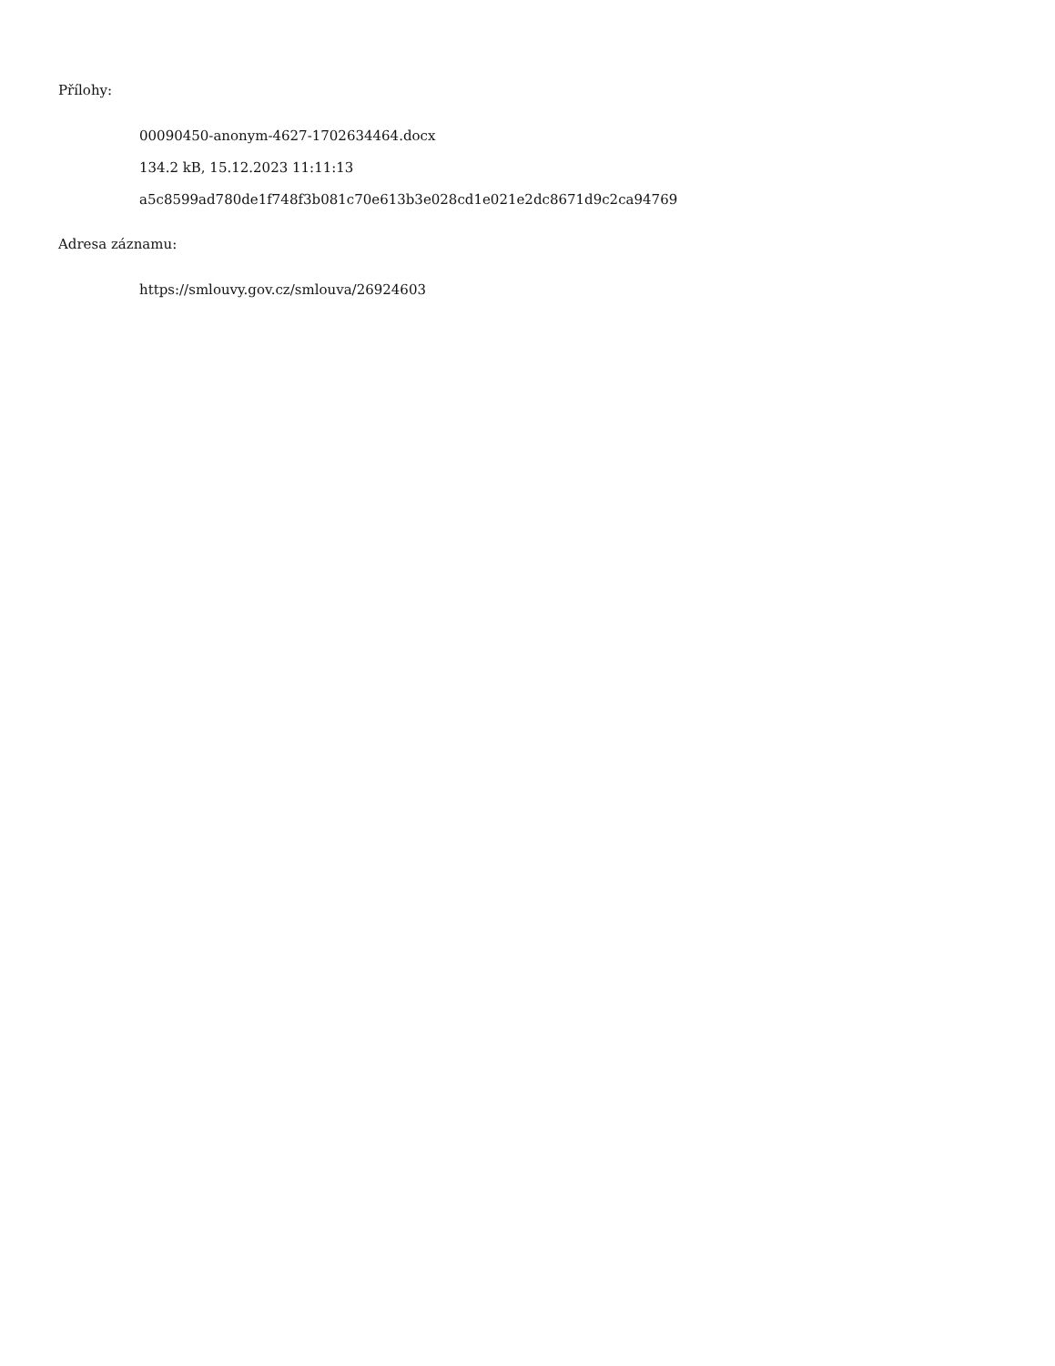Přílohy:
00090450-anonym-4627-1702634464.docx
134.2 kB, 15.12.2023 11:11:13
a5c8599ad780de1f748f3b081c70e613b3e028cd1e021e2dc8671d9c2ca94769
Adresa záznamu:
https://smlouvy.gov.cz/smlouva/26924603